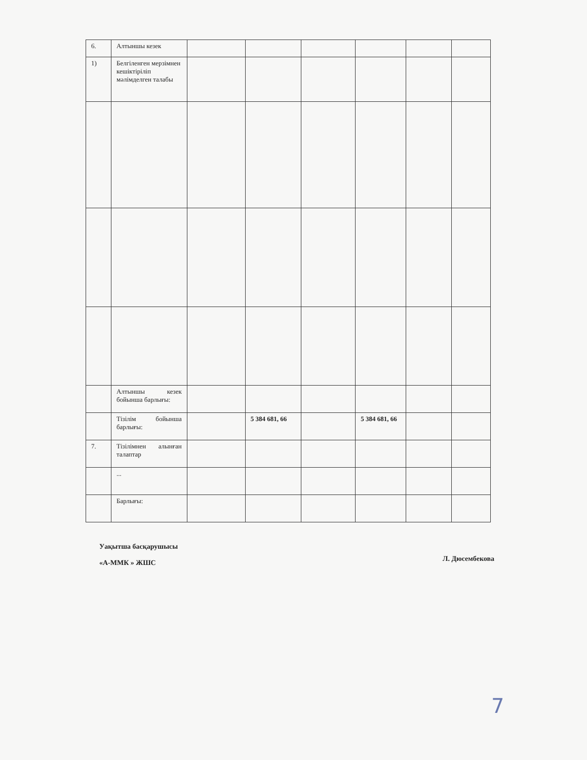| 6. | Алтыншы кезек | | | | | | |
| 1) | Белгіленген мерзімнен кешіктіріліп мәлімделген талабы | | | | | | |
| | Алтыншы кезек бойынша барлығы: | | | | | | |
| | Тізілім бойынша барлығы: | | 5 384 681, 66 | | 5 384 681, 66 | | |
| 7. | Тізілімнен алынған талаптар | | | | | | |
| | ... | | | | | | |
| | Барлығы: | | | | | | |
Уақытша басқарушысы
«А-ММК » ЖШС
Л. Дюсембекова
7